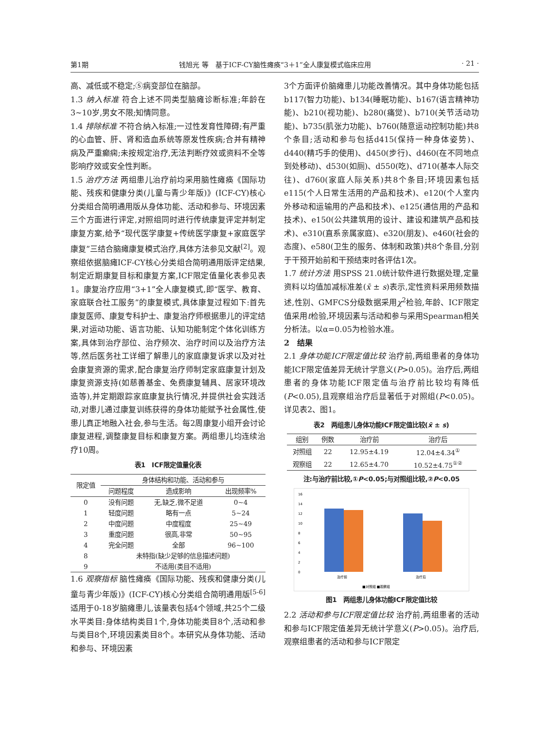第1期 钱旭光 等　基于ICF-CY脑性瘫痪“3＋1”全人康复模式临床应用 · 21 ·
高、减低或不稳定;⑤病变部位在脑部。
1.3 纳入标准 符合上述不同类型脑瘫诊断标准;年龄在3~10岁,男女不限;知情同意。
1.4 排除标准 不符合纳入标准;一过性发育性障碍;有严重的心血管、肝、肾和造血系统等原发性疾病;合并有精神病及严重癫痫;未按规定治疗,无法判断疗效或资料不全等影响疗效或安全性判断。
1.5 治疗方法 两组患儿治疗前均采用脑性瘫痪《国际功能、残疾和健康分类(儿童与青少年版)》(ICF-CY)核心分类组合简明通用版从身体功能、活动和参与、环境因素三个方面进行评定,对照组同时进行传统康复评定并制定康复方案,给予“现代医学康复+传统医学康复+家庭医学康复”三结合脑瘫康复模式治疗,具体方法参见文献<sup>[2]</sup>。观察组依据脑瘫ICF-CY核心分类组合简明通用版评定结果,制定近期康复目标和康复方案,ICF限定值量化表参见表1。康复治疗应用“3+1”全人康复模式,即“医学、教育、家庭联合社工服务”的康复模式,具体康复过程如下:首先康复医师、康复专科护士、康复治疗师根据患儿的评定结果,对运动功能、语言功能、认知功能制定个体化训练方案,具体到治疗部位、治疗频次、治疗时间以及治疗方法等,然后医务社工详细了解患儿的家庭康复诉求以及对社会康复资源的需求,配合康复治疗师制定家庭康复计划及康复资源支持(如慈善基金、免费康复辅具、居家环境改造等),并定期跟踪家庭康复执行情况,并提供社会实践活动,对患儿通过康复训练获得的身体功能赋予社会属性,使患儿真正地融入社会,参与生活。每2周康复小组开会讨论康复进程,调整康复目标和康复方案。两组患儿均连续治疗10周。
表1　ICF限定值量化表
| 限定值 | 身体结构和功能、活动和参与 | | |
| --- | --- | --- | --- |
| | 问题程度 | 造成影响 | 出现频率% |
| 0 | 没有问题 | 无,缺乏,微不足道 | 0~4 |
| 1 | 轻度问题 | 略有一点 | 5~24 |
| 2 | 中度问题 | 中度程度 | 25~49 |
| 3 | 重度问题 | 很高,非常 | 50~95 |
| 4 | 完全问题 | 全部 | 96~100 |
| 8 | 未特指(缺少足够的信息描述问题) | | |
| 9 | 不适用(类目不适用) | | |
1.6 观察指标 脑性瘫痪《国际功能、残疾和健康分类(儿童与青少年版)》(ICF-CY)核心分类组合简明通用版<sup>[5-6]</sup>适用于0-18岁脑瘫患儿,该量表包括4个领域,共25个二级水平类目:身体结构类目1个,身体功能类目8个,活动和参与类目8个,环境因素类目8个。本研究从身体功能、活动和参与、环境因素
3个方面评价脑瘫患儿功能改善情况。其中身体功能包括b117(智力功能)、b134(睡眠功能)、b167(语言精神功能)、b210(视功能)、b280(痛觉)、b710(关节活动功能)、b735(肌张力功能)、b760(随意运动控制功能)共8个条目;活动和参与包括d415(保持一种身体姿势)、d440(精巧手的使用)、d450(步行)、d460(在不同地点到处移动)、d530(如厕)、d550(吃)、d710(基本人际交往)、d760(家庭人际关系)共8个条目;环境因素包括e115(个人日常生活用的产品和技术)、e120(个人室内外移动和运输用的产品和技术)、e125(通信用的产品和技术)、e150(公共建筑用的设计、建设和建筑产品和技术)、e310(直系亲属家庭)、e320(朋友)、e460(社会的态度)、e580(卫生的服务、体制和政策)共8个条目,分别于干预开始前和干预结束时各评估1次。
1.7 统计方法 用SPSS 21.0统计软件进行数据处理,定量资料以均值加减标准差(x̄ ± s)表示,定性资料采用频数描述,性别、GMFCS分级数据采用χ<sup>2</sup>检验,年龄、ICF限定值采用t检验,环境因素与活动和参与采用Spearman相关分析法。以α=0.05为检验水准。
2　结果
2.1 身体功能ICF限定值比较 治疗前,两组患者的身体功能ICF限定值差异无统计学意义(P>0.05)。治疗后,两组患者的身体功能ICF限定值与治疗前比较均有降低(P<0.05),且观察组治疗后显著低于对照组(P<0.05)。详见表2、图1。
表2　两组患儿身体功能ICF限定值比较(x̄ ± s)
| 组别 | 例数 | 治疗前 | 治疗后 |
| --- | --- | --- | --- |
| 对照组 | 22 | 12.95±4.19 | 12.04±4.34<sup>①</sup> |
| 观察组 | 22 | 12.65±4.70 | 10.52±4.75<sup>①②</sup> |
注:与治疗前比较,①P<0.05;与对照组比较,②P<0.05
16
14
12
10
8
6
4
2
0
治疗前
治疗后
■对照组 ■观察组
图1　两组患儿身体功能ICF限定值比较
2.2 活动和参与ICF限定值比较 治疗前,两组患者的活动和参与ICF限定值差异无统计学意义(P>0.05)。治疗后,观察组患者的活动和参与ICF限定